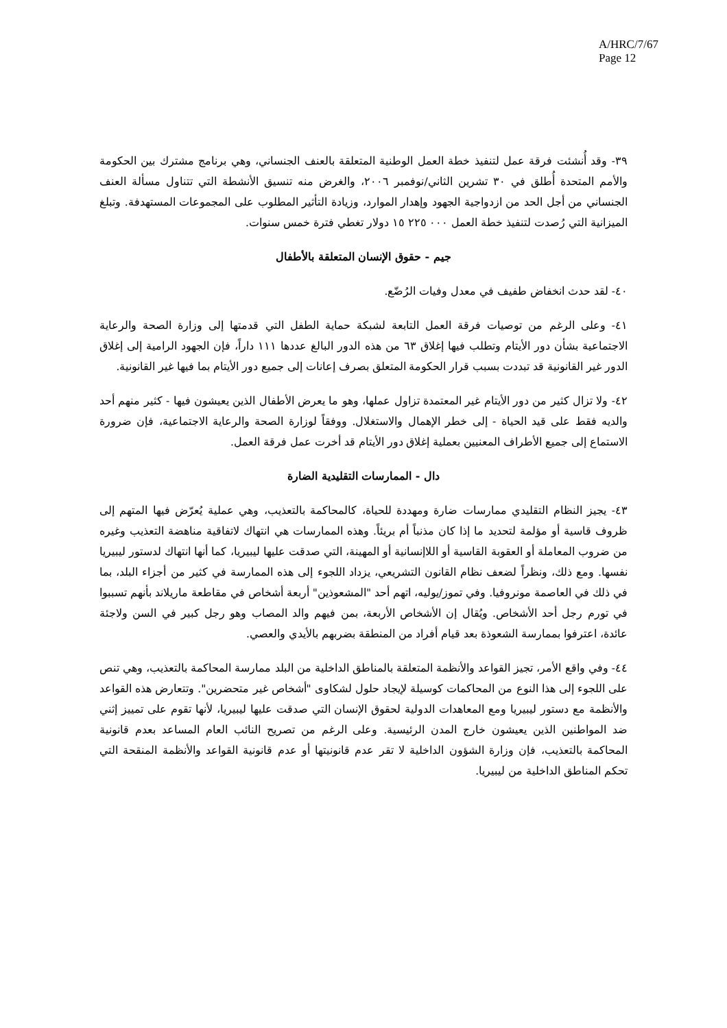A/HRC/7/67
Page 12
٣٩- وقد أُنشئت فرقة عمل لتنفيذ خطة العمل الوطنية المتعلقة بالعنف الجنساني، وهي برنامج مشترك بين الحكومة والأمم المتحدة أُطلق في ٣٠ تشرين الثاني/نوفمبر ٢٠٠٦، والغرض منه تنسيق الأنشطة التي تتناول مسألة العنف الجنساني من أجل الحد من ازدواجية الجهود وإهدار الموارد، وزيادة التأثير المطلوب على المجموعات المستهدفة. وتبلغ الميزانية التي رُصدت لتنفيذ خطة العمل ٠٠٠ ٢٢٥ ١٥ دولار تغطي فترة خمس سنوات.
جيم - حقوق الإنسان المتعلقة بالأطفال
٤٠- لقد حدث انخفاض طفيف في معدل وفيات الرُضّع.
٤١- وعلى الرغم من توصيات فرقة العمل التابعة لشبكة حماية الطفل التي قدمتها إلى وزارة الصحة والرعاية الاجتماعية بشأن دور الأيتام وتطلب فيها إغلاق ٦٣ من هذه الدور البالغ عددها ١١١ داراً، فإن الجهود الرامية إلى إغلاق الدور غير القانونية قد تبددت بسبب قرار الحكومة المتعلق بصرف إعانات إلى جميع دور الأيتام بما فيها غير القانونية.
٤٢- ولا تزال كثير من دور الأيتام غير المعتمدة تزاول عملها، وهو ما يعرض الأطفال الذين يعيشون فيها - كثير منهم أحد والديه فقط على قيد الحياة - إلى خطر الإهمال والاستغلال. ووفقاً لوزارة الصحة والرعاية الاجتماعية، فإن ضرورة الاستماع إلى جميع الأطراف المعنيين بعملية إغلاق دور الأيتام قد أخرت عمل فرقة العمل.
دال - الممارسات التقليدية الضارة
٤٣- يجيز النظام التقليدي ممارسات ضارة ومهددة للحياة، كالمحاكمة بالتعذيب، وهي عملية يُعرّض فيها المتهم إلى ظروف قاسية أو مؤلمة لتحديد ما إذا كان مذنباً أم بريئاً. وهذه الممارسات هي انتهاك لاتفاقية مناهضة التعذيب وغيره من ضروب المعاملة أو العقوبة القاسية أو اللاإنسانية أو المهينة، التي صدقت عليها ليبيريا، كما أنها انتهاك لدستور ليبيريا نفسها. ومع ذلك، ونظراً لضعف نظام القانون التشريعي، يزداد اللجوء إلى هذه الممارسة في كثير من أجزاء البلد، بما في ذلك في العاصمة مونروفيا. وفي تموز/يوليه، اتهم أحد "المشعوذين" أربعة أشخاص في مقاطعة ماريلاند بأنهم تسببوا في تورم رجل أحد الأشخاص. ويُقال إن الأشخاص الأربعة، بمن فيهم والد المصاب وهو رجل كبير في السن ولاجئة عائدة، اعترفوا بممارسة الشعوذة بعد قيام أفراد من المنطقة بضربهم بالأيدي والعصي.
٤٤- وفي واقع الأمر، تجيز القواعد والأنظمة المتعلقة بالمناطق الداخلية من البلد ممارسة المحاكمة بالتعذيب، وهي تنص على اللجوء إلى هذا النوع من المحاكمات كوسيلة لإيجاد حلول لشكاوى "أشخاص غير متحضرين". وتتعارض هذه القواعد والأنظمة مع دستور ليبيريا ومع المعاهدات الدولية لحقوق الإنسان التي صدقت عليها ليبيريا، لأنها تقوم على تمييز إثني ضد المواطنين الذين يعيشون خارج المدن الرئيسية. وعلى الرغم من تصريح النائب العام المساعد بعدم قانونية المحاكمة بالتعذيب، فإن وزارة الشؤون الداخلية لا تقر عدم قانونيتها أو عدم قانونية القواعد والأنظمة المنقحة التي تحكم المناطق الداخلية من ليبيريا.